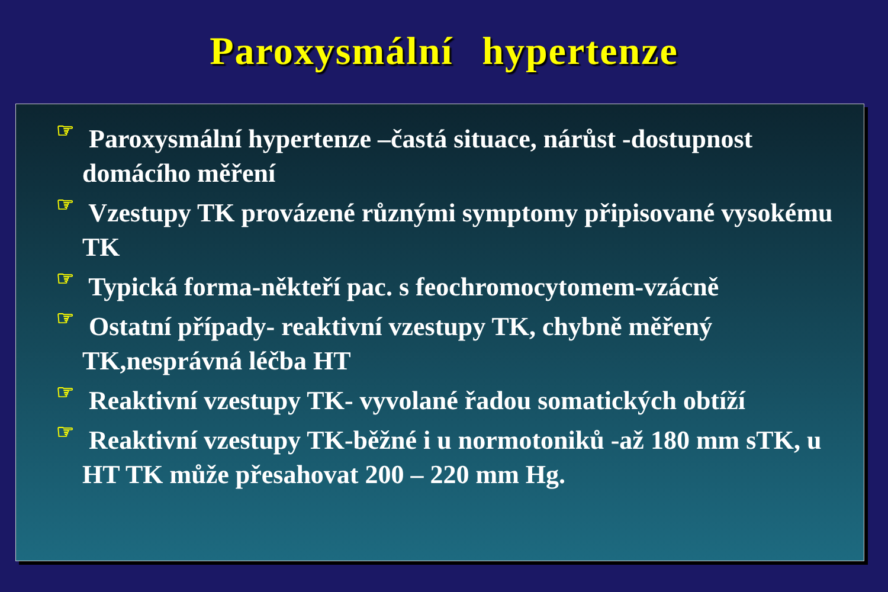Paroxysmální hypertenze
☞ Paroxysmální hypertenze –častá situace, nárůst -dostupnost domácího měření
☞ Vzestupy TK provázené různými symptomy připisované vysokému TK
☞ Typická forma-někteří pac. s feochromocytomem-vzácně
☞ Ostatní případy- reaktivní vzestupy TK, chybně měřený TK,nesprávná léčba HT
☞ Reaktivní vzestupy TK- vyvolané řadou somatických obtíží
☞ Reaktivní vzestupy TK-běžné i u normotoniků -až 180 mm sTK, u HT TK může přesahovat 200 – 220 mm Hg.